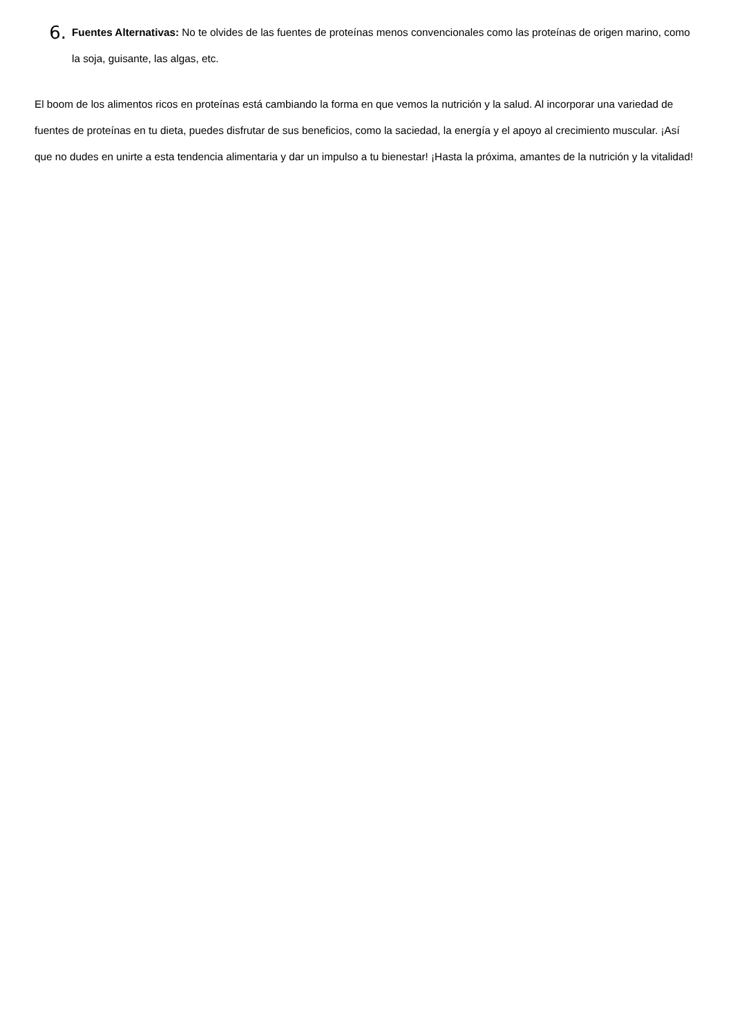6.
Fuentes Alternativas: No te olvides de las fuentes de proteínas menos convencionales como las proteínas de origen marino, como la soja, guisante, las algas, etc.
El boom de los alimentos ricos en proteínas está cambiando la forma en que vemos la nutrición y la salud. Al incorporar una variedad de fuentes de proteínas en tu dieta, puedes disfrutar de sus beneficios, como la saciedad, la energía y el apoyo al crecimiento muscular. ¡Así que no dudes en unirte a esta tendencia alimentaria y dar un impulso a tu bienestar! ¡Hasta la próxima, amantes de la nutrición y la vitalidad!